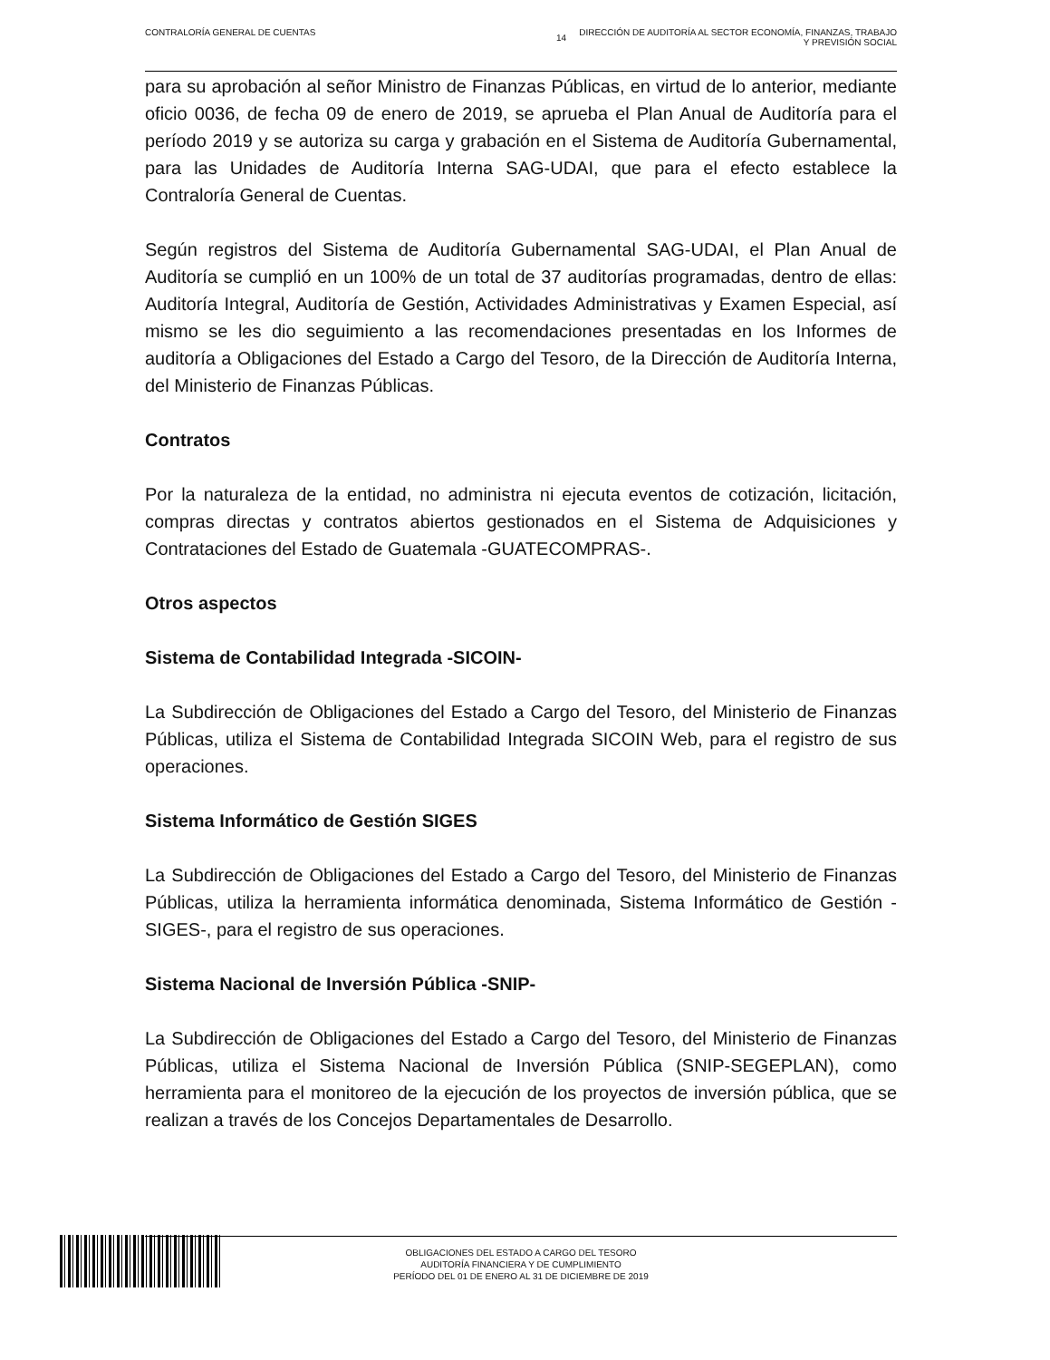CONTRALORÍA GENERAL DE CUENTAS
14 DIRECCIÓN DE AUDITORÍA AL SECTOR ECONOMÍA, FINANZAS, TRABAJO
Y PREVISIÓN SOCIAL
para su aprobación al señor Ministro de Finanzas Públicas, en virtud de lo anterior, mediante oficio 0036, de fecha 09 de enero de 2019, se aprueba el Plan Anual de Auditoría para el período 2019 y se autoriza su carga y grabación en el Sistema de Auditoría Gubernamental, para las Unidades de Auditoría Interna SAG-UDAI, que para el efecto establece la Contraloría General de Cuentas.
Según registros del Sistema de Auditoría Gubernamental SAG-UDAI, el Plan Anual de Auditoría se cumplió en un 100% de un total de 37 auditorías programadas, dentro de ellas: Auditoría Integral, Auditoría de Gestión, Actividades Administrativas y Examen Especial, así mismo se les dio seguimiento a las recomendaciones presentadas en los Informes de auditoría a Obligaciones del Estado a Cargo del Tesoro, de la Dirección de Auditoría Interna, del Ministerio de Finanzas Públicas.
Contratos
Por la naturaleza de la entidad, no administra ni ejecuta eventos de cotización, licitación, compras directas y contratos abiertos gestionados en el Sistema de Adquisiciones y Contrataciones del Estado de Guatemala -GUATECOMPRAS-.
Otros aspectos
Sistema de Contabilidad Integrada -SICOIN-
La Subdirección de Obligaciones del Estado a Cargo del Tesoro, del Ministerio de Finanzas Públicas, utiliza el Sistema de Contabilidad Integrada SICOIN Web, para el registro de sus operaciones.
Sistema Informático de Gestión SIGES
La Subdirección de Obligaciones del Estado a Cargo del Tesoro, del Ministerio de Finanzas Públicas, utiliza la herramienta informática denominada, Sistema Informático de Gestión -SIGES-, para el registro de sus operaciones.
Sistema Nacional de Inversión Pública -SNIP-
La Subdirección de Obligaciones del Estado a Cargo del Tesoro, del Ministerio de Finanzas Públicas, utiliza el Sistema Nacional de Inversión Pública (SNIP-SEGEPLAN), como herramienta para el monitoreo de la ejecución de los proyectos de inversión pública, que se realizan a través de los Concejos Departamentales de Desarrollo.
OBLIGACIONES DEL ESTADO A CARGO DEL TESORO
AUDITORÍA FINANCIERA Y DE CUMPLIMIENTO
PERÍODO DEL 01 DE ENERO AL 31 DE DICIEMBRE DE 2019